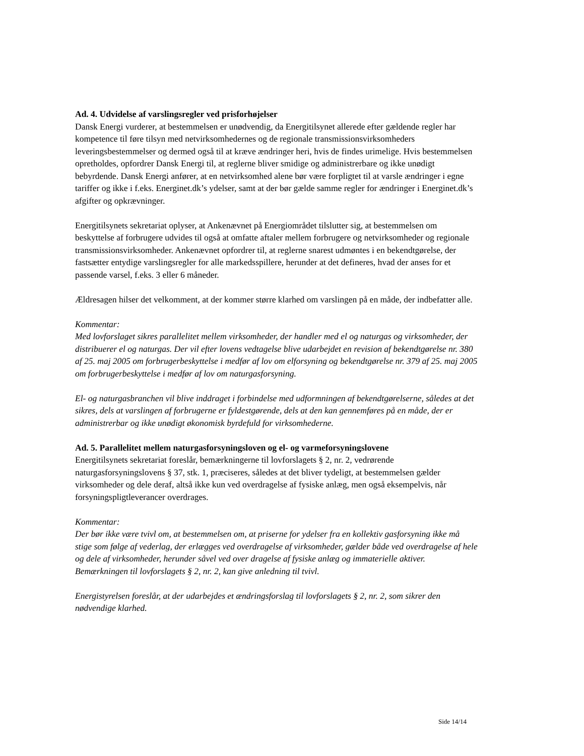Ad. 4. Udvidelse af varslingsregler ved prisforhøjelser
Dansk Energi vurderer, at bestemmelsen er unødvendig, da Energitilsynet allerede efter gældende regler har kompetence til føre tilsyn med netvirksomhedernes og de regionale transmissionsvirksomheders leveringsbestemmelser og dermed også til at kræve ændringer heri, hvis de findes urimelige. Hvis bestemmelsen opretholdes, opfordrer Dansk Energi til, at reglerne bliver smidige og administrerbare og ikke unødigt bebyrdende. Dansk Energi anfører, at en netvirksomhed alene bør være forpligtet til at varsle ændringer i egne tariffer og ikke i f.eks. Energinet.dk’s ydelser, samt at der bør gælde samme regler for ændringer i Energinet.dk’s afgifter og opkrævninger.
Energitilsynets sekretariat oplyser, at Ankenævnet på Energiområdet tilslutter sig, at bestemmelsen om beskyttelse af forbrugere udvides til også at omfatte aftaler mellem forbrugere og netvirksomheder og regionale transmissionsvirksomheder. Ankenævnet opfordrer til, at reglerne snarest udmøntes i en bekendtgørelse, der fastsætter entydige varslingsregler for alle markedsspillere, herunder at det defineres, hvad der anses for et passende varsel, f.eks. 3 eller 6 måneder.
Ældresagen hilser det velkomment, at der kommer større klarhed om varslingen på en måde, der indbefatter alle.
Kommentar:
Med lovforslaget sikres parallelitet mellem virksomheder, der handler med el og naturgas og virksomheder, der distribuerer el og naturgas. Der vil efter lovens vedtagelse blive udarbejdet en revision af bekendtgørelse nr. 380 af 25. maj 2005 om forbrugerbeskyttelse i medfør af lov om elforsyning og bekendtgørelse nr. 379 af 25. maj 2005 om forbrugerbeskyttelse i medfør af lov om naturgasforsyning.
El- og naturgasbranchen vil blive inddraget i forbindelse med udformningen af bekendtgørelserne, således at det sikres, dels at varslingen af forbrugerne er fyldestgørende, dels at den kan gennemføres på en måde, der er administrerbar og ikke unødigt økonomisk byrdefuld for virksomhederne.
Ad. 5. Parallelitet mellem naturgasforsyningsloven og el- og varmeforsyningslovene
Energitilsynets sekretariat foreslår, bemærkningerne til lovforslagets § 2, nr. 2, vedrørende naturgasforsyningslovens § 37, stk. 1, præciseres, således at det bliver tydeligt, at bestemmelsen gælder virksomheder og dele deraf, altså ikke kun ved overdragelse af fysiske anlæg, men også eksempelvis, når forsyningspligtleverancer overdrages.
Kommentar:
Der bør ikke være tvivl om, at bestemmelsen om, at priserne for ydelser fra en kollektiv gasforsyning ikke må stige som følge af vederlag, der erlægges ved overdragelse af virksomheder, gælder både ved overdragelse af hele og dele af virksomheder, herunder såvel ved over dragelse af fysiske anlæg og immaterielle aktiver. Bemærkningen til lovforslagets § 2, nr. 2, kan give anledning til tvivl.
Energistyrelsen foreslår, at der udarbejdes et ændringsforslag til lovforslagets § 2, nr. 2, som sikrer den nødvendige klarhed.
Side 14/14